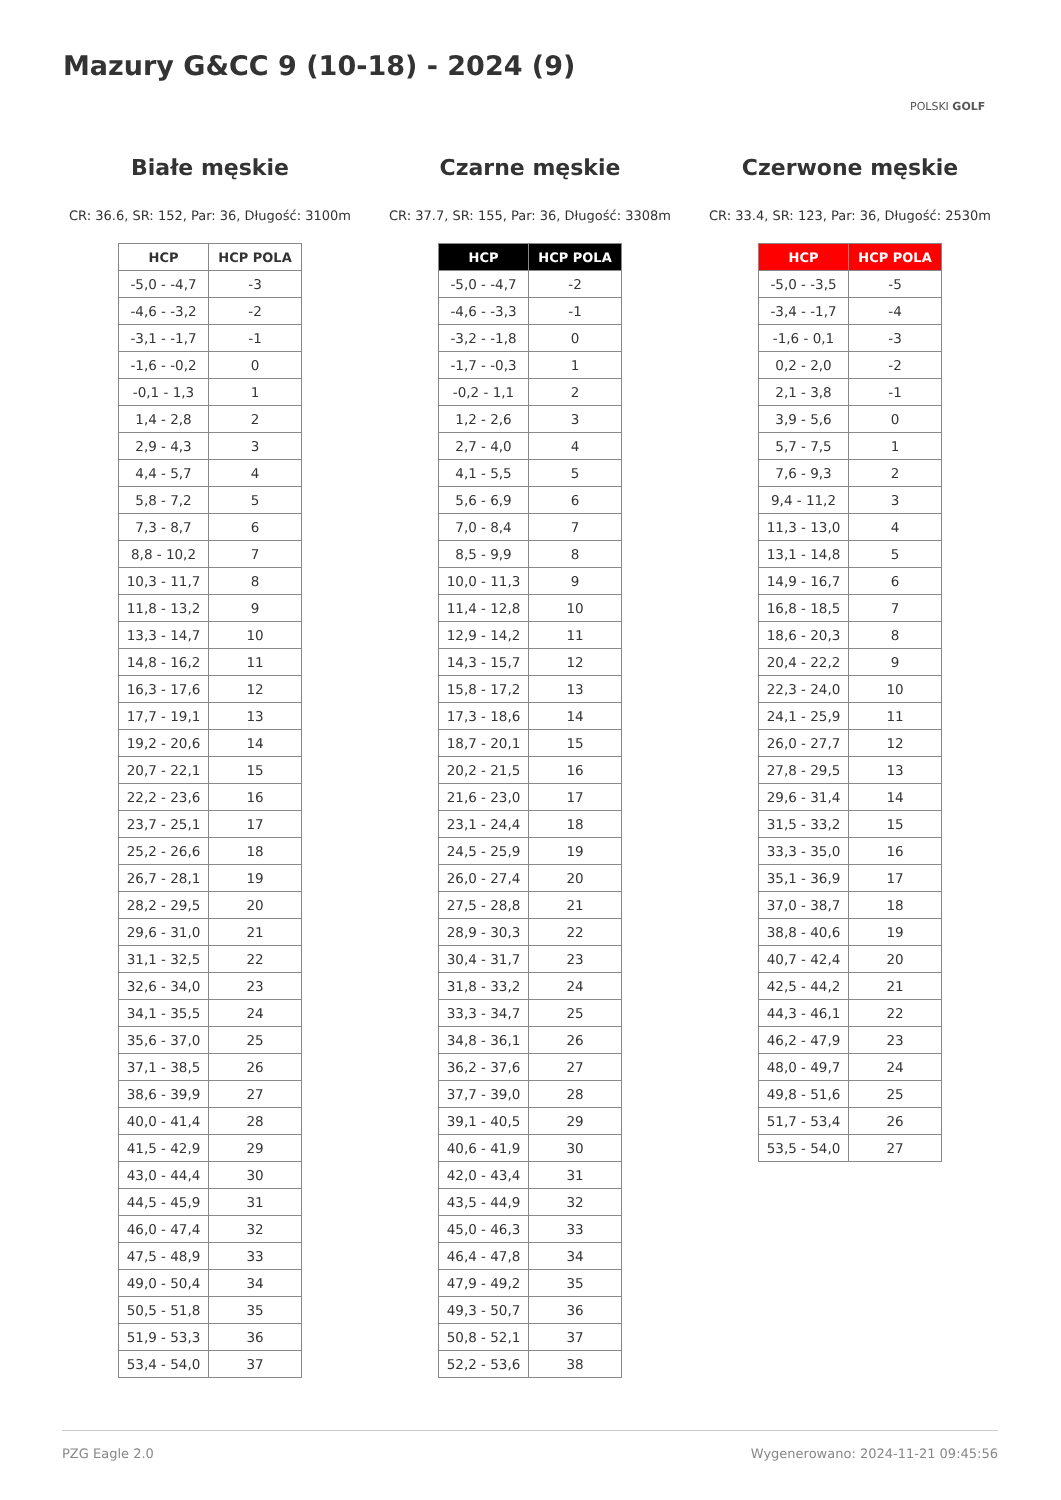Mazury G&CC 9 (10-18) - 2024 (9)
POLSKI GOLF
Białe męskie
CR: 36.6, SR: 152, Par: 36, Długość: 3100m
| HCP | HCP POLA |
| --- | --- |
| -5,0 - -4,7 | -3 |
| -4,6 - -3,2 | -2 |
| -3,1 - -1,7 | -1 |
| -1,6 - -0,2 | 0 |
| -0,1 - 1,3 | 1 |
| 1,4 - 2,8 | 2 |
| 2,9 - 4,3 | 3 |
| 4,4 - 5,7 | 4 |
| 5,8 - 7,2 | 5 |
| 7,3 - 8,7 | 6 |
| 8,8 - 10,2 | 7 |
| 10,3 - 11,7 | 8 |
| 11,8 - 13,2 | 9 |
| 13,3 - 14,7 | 10 |
| 14,8 - 16,2 | 11 |
| 16,3 - 17,6 | 12 |
| 17,7 - 19,1 | 13 |
| 19,2 - 20,6 | 14 |
| 20,7 - 22,1 | 15 |
| 22,2 - 23,6 | 16 |
| 23,7 - 25,1 | 17 |
| 25,2 - 26,6 | 18 |
| 26,7 - 28,1 | 19 |
| 28,2 - 29,5 | 20 |
| 29,6 - 31,0 | 21 |
| 31,1 - 32,5 | 22 |
| 32,6 - 34,0 | 23 |
| 34,1 - 35,5 | 24 |
| 35,6 - 37,0 | 25 |
| 37,1 - 38,5 | 26 |
| 38,6 - 39,9 | 27 |
| 40,0 - 41,4 | 28 |
| 41,5 - 42,9 | 29 |
| 43,0 - 44,4 | 30 |
| 44,5 - 45,9 | 31 |
| 46,0 - 47,4 | 32 |
| 47,5 - 48,9 | 33 |
| 49,0 - 50,4 | 34 |
| 50,5 - 51,8 | 35 |
| 51,9 - 53,3 | 36 |
| 53,4 - 54,0 | 37 |
Czarne męskie
CR: 37.7, SR: 155, Par: 36, Długość: 3308m
| HCP | HCP POLA |
| --- | --- |
| -5,0 - -4,7 | -2 |
| -4,6 - -3,3 | -1 |
| -3,2 - -1,8 | 0 |
| -1,7 - -0,3 | 1 |
| -0,2 - 1,1 | 2 |
| 1,2 - 2,6 | 3 |
| 2,7 - 4,0 | 4 |
| 4,1 - 5,5 | 5 |
| 5,6 - 6,9 | 6 |
| 7,0 - 8,4 | 7 |
| 8,5 - 9,9 | 8 |
| 10,0 - 11,3 | 9 |
| 11,4 - 12,8 | 10 |
| 12,9 - 14,2 | 11 |
| 14,3 - 15,7 | 12 |
| 15,8 - 17,2 | 13 |
| 17,3 - 18,6 | 14 |
| 18,7 - 20,1 | 15 |
| 20,2 - 21,5 | 16 |
| 21,6 - 23,0 | 17 |
| 23,1 - 24,4 | 18 |
| 24,5 - 25,9 | 19 |
| 26,0 - 27,4 | 20 |
| 27,5 - 28,8 | 21 |
| 28,9 - 30,3 | 22 |
| 30,4 - 31,7 | 23 |
| 31,8 - 33,2 | 24 |
| 33,3 - 34,7 | 25 |
| 34,8 - 36,1 | 26 |
| 36,2 - 37,6 | 27 |
| 37,7 - 39,0 | 28 |
| 39,1 - 40,5 | 29 |
| 40,6 - 41,9 | 30 |
| 42,0 - 43,4 | 31 |
| 43,5 - 44,9 | 32 |
| 45,0 - 46,3 | 33 |
| 46,4 - 47,8 | 34 |
| 47,9 - 49,2 | 35 |
| 49,3 - 50,7 | 36 |
| 50,8 - 52,1 | 37 |
| 52,2 - 53,6 | 38 |
Czerwone męskie
CR: 33.4, SR: 123, Par: 36, Długość: 2530m
| HCP | HCP POLA |
| --- | --- |
| -5,0 - -3,5 | -5 |
| -3,4 - -1,7 | -4 |
| -1,6 - 0,1 | -3 |
| 0,2 - 2,0 | -2 |
| 2,1 - 3,8 | -1 |
| 3,9 - 5,6 | 0 |
| 5,7 - 7,5 | 1 |
| 7,6 - 9,3 | 2 |
| 9,4 - 11,2 | 3 |
| 11,3 - 13,0 | 4 |
| 13,1 - 14,8 | 5 |
| 14,9 - 16,7 | 6 |
| 16,8 - 18,5 | 7 |
| 18,6 - 20,3 | 8 |
| 20,4 - 22,2 | 9 |
| 22,3 - 24,0 | 10 |
| 24,1 - 25,9 | 11 |
| 26,0 - 27,7 | 12 |
| 27,8 - 29,5 | 13 |
| 29,6 - 31,4 | 14 |
| 31,5 - 33,2 | 15 |
| 33,3 - 35,0 | 16 |
| 35,1 - 36,9 | 17 |
| 37,0 - 38,7 | 18 |
| 38,8 - 40,6 | 19 |
| 40,7 - 42,4 | 20 |
| 42,5 - 44,2 | 21 |
| 44,3 - 46,1 | 22 |
| 46,2 - 47,9 | 23 |
| 48,0 - 49,7 | 24 |
| 49,8 - 51,6 | 25 |
| 51,7 - 53,4 | 26 |
| 53,5 - 54,0 | 27 |
PZG Eagle 2.0 Wygenerowano: 2024-11-21 09:45:56